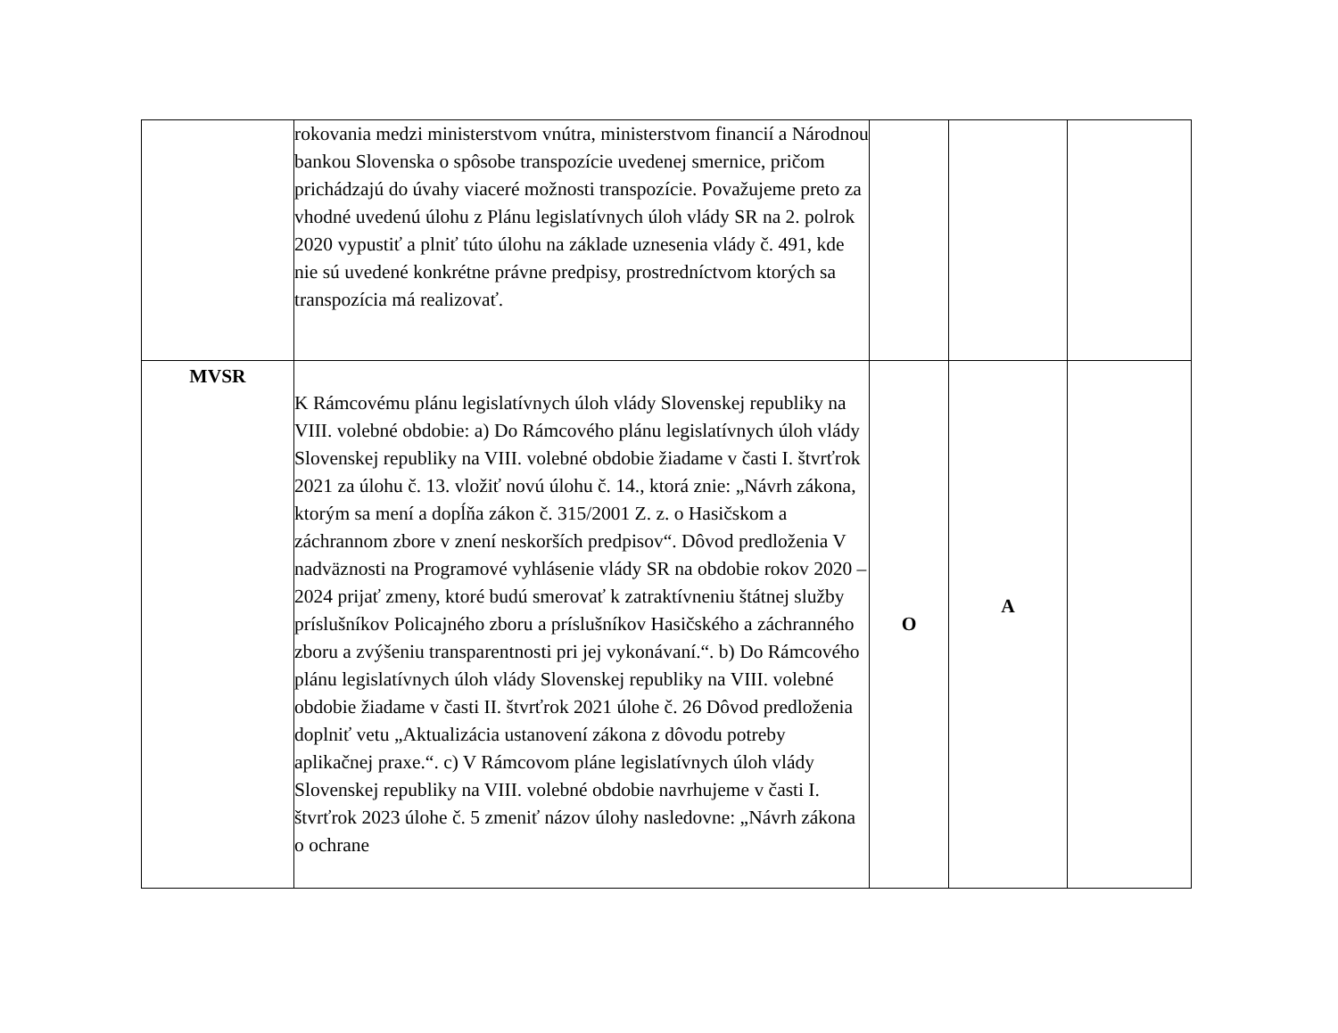| | rokovania medzi ministerstvom vnútra, ministerstvom financií a Národnou bankou Slovenska o spôsobe transpozície uvedenej smernice, pričom prichádzajú do úvahy viaceré možnosti transpozície. Považujeme preto za vhodné uvedenú úlohu z Plánu legislatívnych úloh vlády SR na 2. polrok 2020 vypustiť a plniť túto úlohu na základe uznesenia vlády č. 491, kde nie sú uvedené konkrétne právne predpisy, prostredníctvom ktorých sa transpozícia má realizovať. | | | |
| MVSR | K Rámcovému plánu legislatívnych úloh vlády Slovenskej republiky na VIII. volebné obdobie: a) Do Rámcového plánu legislatívnych úloh vlády Slovenskej republiky na VIII. volebné obdobie žiadame v časti I. štvrťrok 2021 za úlohu č. 13. vložiť novú úlohu č. 14., ktorá znie: „Návrh zákona, ktorým sa mení a dopĺňa zákon č. 315/2001 Z. z. o Hasičskom a záchrannom zbore v znení neskorších predpisov“. Dôvod predloženia V nadväznosti na Programové vyhlásenie vlády SR na obdobie rokov 2020 – 2024 prijať zmeny, ktoré budú smerovať k zatraktívneniu štátnej služby príslušníkov Policajného zboru a príslušníkov Hasičského a záchranného zboru a zvýšeniu transparentnosti pri jej vykonávaní.“. b) Do Rámcového plánu legislatívnych úloh vlády Slovenskej republiky na VIII. volebné obdobie žiadame v časti II. štvrťrok 2021 úlohe č. 26 Dôvod predloženia doplniť vetu „Aktualizácia ustanovení zákona z dôvodu potreby aplikačnej praxe.“. c) V Rámcovom pláne legislatívnych úloh vlády Slovenskej republiky na VIII. volebné obdobie navrhujeme v časti I. štvrťrok 2023 úlohe č. 5 zmeniť názov úlohy nasledovne: „Návrh zákona o ochrane | O | A | |